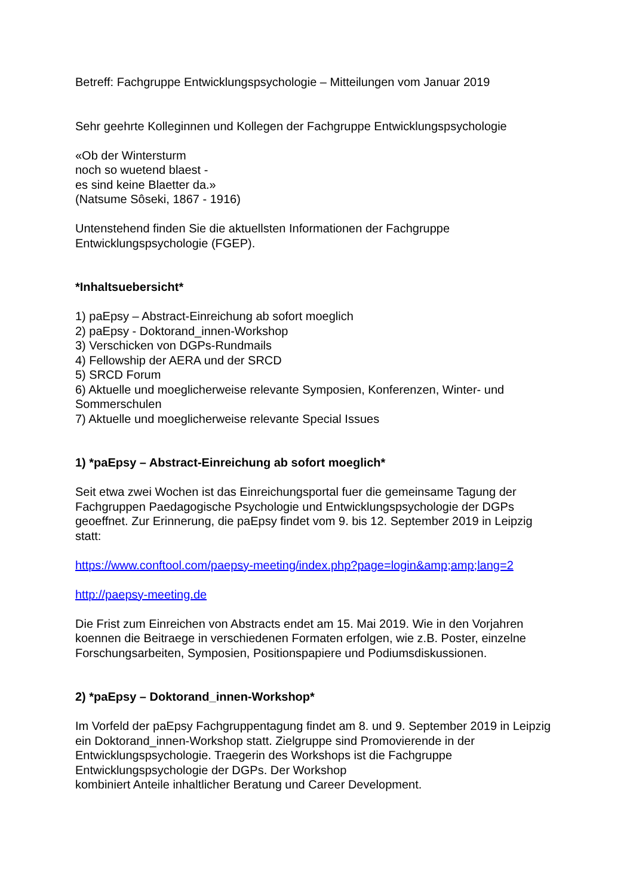Betreff: Fachgruppe Entwicklungspsychologie – Mitteilungen vom Januar 2019
Sehr geehrte Kolleginnen und Kollegen der Fachgruppe Entwicklungspsychologie
«Ob der Wintersturm
noch so wuetend blaest -
es sind keine Blaetter da.»
(Natsume Sôseki, 1867 - 1916)
Untenstehend finden Sie die aktuellsten Informationen der Fachgruppe Entwicklungspsychologie (FGEP).
*Inhaltsuebersicht*
1) paEpsy – Abstract-Einreichung ab sofort moeglich
2) paEpsy - Doktorand_innen-Workshop
3) Verschicken von DGPs-Rundmails
4) Fellowship der AERA und der SRCD
5) SRCD Forum
6) Aktuelle und moeglicherweise relevante Symposien, Konferenzen, Winter- und Sommerschulen
7) Aktuelle und moeglicherweise relevante Special Issues
1) *paEpsy – Abstract-Einreichung ab sofort moeglich*
Seit etwa zwei Wochen ist das Einreichungsportal fuer die gemeinsame Tagung der Fachgruppen Paedagogische Psychologie und Entwicklungspsychologie der DGPs geoeffnet. Zur Erinnerung, die paEpsy findet vom 9. bis 12. September 2019 in Leipzig statt:
https://www.conftool.com/paepsy-meeting/index.php?page=login&amp;amp;lang=2
http://paepsy-meeting.de
Die Frist zum Einreichen von Abstracts endet am 15. Mai 2019. Wie in den Vorjahren koennen die Beitraege in verschiedenen Formaten erfolgen, wie z.B. Poster, einzelne Forschungsarbeiten, Symposien, Positionspapiere und Podiumsdiskussionen.
2) *paEpsy – Doktorand_innen-Workshop*
Im Vorfeld der paEpsy Fachgruppentagung findet am 8. und 9. September 2019 in Leipzig ein Doktorand_innen-Workshop statt. Zielgruppe sind Promovierende in der Entwicklungspsychologie. Traegerin des Workshops ist die Fachgruppe Entwicklungspsychologie der DGPs. Der Workshop
kombiniert Anteile inhaltlicher Beratung und Career Development.